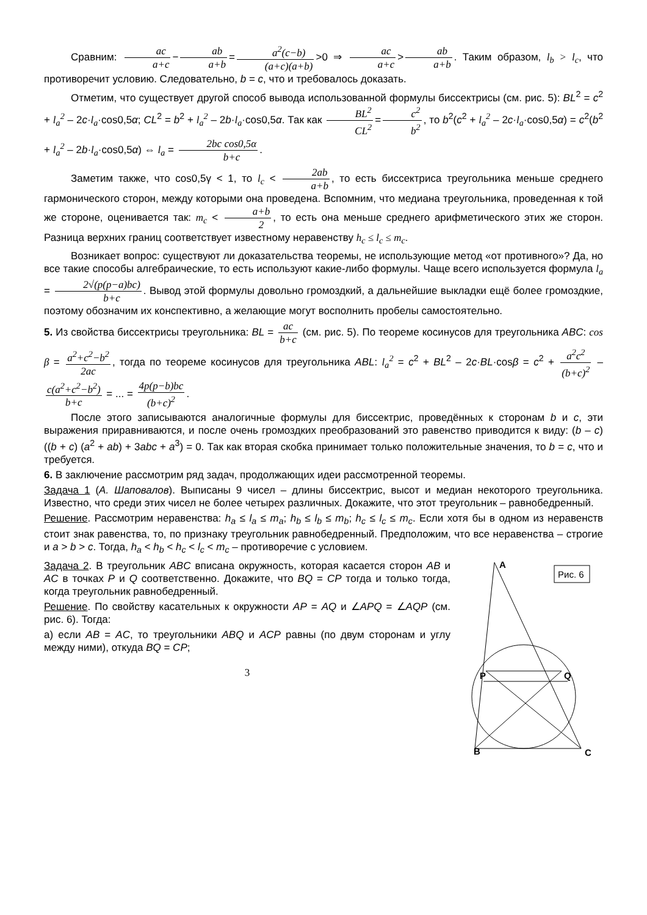Сравним: ac a+c − ab a+b = a<sup>2</sup>(c−b) (a+c)(a+b) >0 ⇒ ac a+c > ab a+b. Таким образом, l<sub>b</sub> > l<sub>c</sub>, что противоречит условию. Следовательно, b = c, что и требовалось доказать.
Отметим, что существует другой способ вывода использованной формулы биссектрисы (см. рис. 5): BL<sup>2</sup> = c<sup>2</sup> + l<sub>a</sub><sup>2</sup> – 2c·l<sub>a</sub>·cos0,5α; CL<sup>2</sup> = b<sup>2</sup> + l<sub>a</sub><sup>2</sup> – 2b·l<sub>a</sub>·cos0,5α. Так как BL<sup>2</sup> CL<sup>2</sup> = c<sup>2</sup> b<sup>2</sup>, то b<sup>2</sup>(c<sup>2</sup> + l<sub>a</sub><sup>2</sup> – 2c·l<sub>a</sub>·cos0,5α) = c<sup>2</sup>(b<sup>2</sup> + l<sub>a</sub><sup>2</sup> – 2b·l<sub>a</sub>·cos0,5α) ⇔ l<sub>a</sub> = 2bc cos0,5α b+c.
Заметим также, что cos0,5γ < 1, то l<sub>c</sub> < 2ab a+b, то есть биссектриса треугольника меньше среднего гармонического сторон, между которыми она проведена. Вспомним, что медиана треугольника, проведенная к той же стороне, оценивается так: m<sub>c</sub> < a+b 2, то есть она меньше среднего арифметического этих же сторон. Разница верхних границ соответствует известному неравенству h<sub>c</sub> ≤ l<sub>c</sub> ≤ m<sub>c</sub>.
Возникает вопрос: существуют ли доказательства теоремы, не использующие метод «от противного»? Да, но все такие способы алгебраические, то есть используют какие-либо формулы. Чаще всего используется формула l<sub>a</sub> = 2√(p(p−a)bc) b+c. Вывод этой формулы довольно громоздкий, а дальнейшие выкладки ещё более громоздкие, поэтому обозначим их конспективно, а желающие могут восполнить пробелы самостоятельно.
5. Из свойства биссектрисы треугольника: BL = ac b+c (см. рис. 5). По теореме косинусов для треугольника ABC: cos β = a<sup>2</sup>+c<sup>2</sup>−b<sup>2</sup> 2ac, тогда по теореме косинусов для треугольника ABL: l<sub>a</sub><sup>2</sup> = c<sup>2</sup> + BL<sup>2</sup> – 2c·BL·cosβ = c<sup>2</sup> + a<sup>2</sup>c<sup>2</sup> (b+c)<sup>2</sup> – c(a<sup>2</sup>+c<sup>2</sup>−b<sup>2</sup>) b+c = ... = 4p(p−b)bc (b+c)<sup>2</sup>.
После этого записываются аналогичные формулы для биссектрис, проведённых к сторонам b и c, эти выражения приравниваются, и после очень громоздких преобразований это равенство приводится к виду: (b – c) ((b + c) (a<sup>2</sup> + ab) + 3abc + a<sup>3</sup>) = 0. Так как вторая скобка принимает только положительные значения, то b = c, что и требуется.
6. В заключение рассмотрим ряд задач, продолжающих идеи рассмотренной теоремы.
Задача 1 (А. Шаповалов). Выписаны 9 чисел – длины биссектрис, высот и медиан некоторого треугольника. Известно, что среди этих чисел не более четырех различных. Докажите, что этот треугольник – равнобедренный.
Решение. Рассмотрим неравенства: h<sub>a</sub> ≤ l<sub>a</sub> ≤ m<sub>a</sub>; h<sub>b</sub> ≤ l<sub>b</sub> ≤ m<sub>b</sub>; h<sub>c</sub> ≤ l<sub>c</sub> ≤ m<sub>c</sub>. Если хотя бы в одном из неравенств стоит знак равенства, то, по признаку треугольник равнобедренный. Предположим, что все неравенства – строгие и a > b > c. Тогда, h<sub>a</sub> < h<sub>b</sub> < h<sub>c</sub> < l<sub>c</sub> < m<sub>c</sub> – противоречие с условием.
Рис. 6
A
B
C
P
Q
Задача 2. В треугольник ABC вписана окружность, которая касается сторон AB и AC в точках P и Q соответственно. Докажите, что BQ = CP тогда и только тогда, когда треугольник равнобедренный.
Решение. По свойству касательных к окружности AP = AQ и ∠APQ = ∠AQP (см. рис. 6). Тогда:
а) если AB = AC, то треугольники ABQ и ACP равны (по двум сторонам и углу между ними), откуда BQ = CP;
3